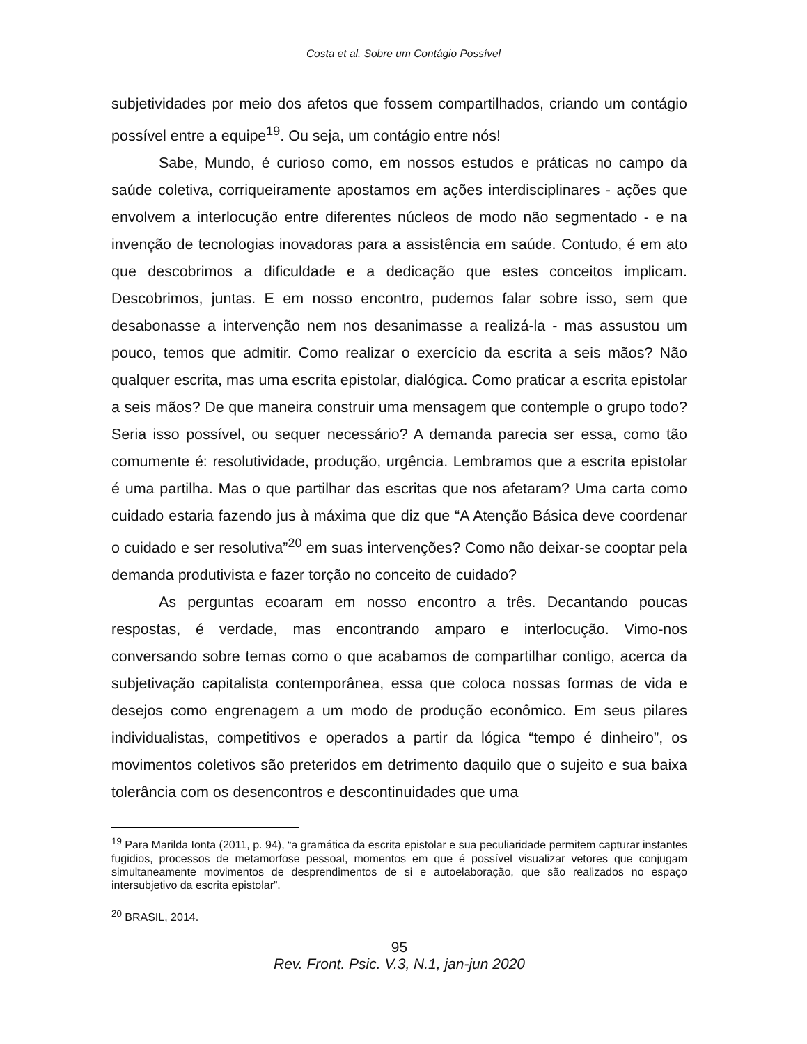Costa et al. Sobre um Contágio Possível
subjetividades por meio dos afetos que fossem compartilhados, criando um contágio possível entre a equipe<sup>19</sup>. Ou seja, um contágio entre nós!
Sabe, Mundo, é curioso como, em nossos estudos e práticas no campo da saúde coletiva, corriqueiramente apostamos em ações interdisciplinares - ações que envolvem a interlocução entre diferentes núcleos de modo não segmentado - e na invenção de tecnologias inovadoras para a assistência em saúde. Contudo, é em ato que descobrimos a dificuldade e a dedicação que estes conceitos implicam. Descobrimos, juntas. E em nosso encontro, pudemos falar sobre isso, sem que desabonasse a intervenção nem nos desanimasse a realizá-la - mas assustou um pouco, temos que admitir. Como realizar o exercício da escrita a seis mãos? Não qualquer escrita, mas uma escrita epistolar, dialógica. Como praticar a escrita epistolar a seis mãos? De que maneira construir uma mensagem que contemple o grupo todo? Seria isso possível, ou sequer necessário? A demanda parecia ser essa, como tão comumente é: resolutividade, produção, urgência. Lembramos que a escrita epistolar é uma partilha. Mas o que partilhar das escritas que nos afetaram? Uma carta como cuidado estaria fazendo jus à máxima que diz que “A Atenção Básica deve coordenar o cuidado e ser resolutiva”<sup>20</sup> em suas intervenções? Como não deixar-se cooptar pela demanda produtivista e fazer torção no conceito de cuidado?
As perguntas ecoaram em nosso encontro a três. Decantando poucas respostas, é verdade, mas encontrando amparo e interlocução. Vimo-nos conversando sobre temas como o que acabamos de compartilhar contigo, acerca da subjetivação capitalista contemporânea, essa que coloca nossas formas de vida e desejos como engrenagem a um modo de produção econômico. Em seus pilares individualistas, competitivos e operados a partir da lógica “tempo é dinheiro”, os movimentos coletivos são preteridos em detrimento daquilo que o sujeito e sua baixa tolerância com os desencontros e descontinuidades que uma
<sup>19</sup> Para Marilda Ionta (2011, p. 94), “a gramática da escrita epistolar e sua peculiaridade permitem capturar instantes fugidios, processos de metamorfose pessoal, momentos em que é possível visualizar vetores que conjugam simultaneamente movimentos de desprendimentos de si e autoelaboração, que são realizados no espaço intersubjetivo da escrita epistolar”.
<sup>20</sup> BRASIL, 2014.
95
Rev. Front. Psic. V.3, N.1, jan-jun 2020